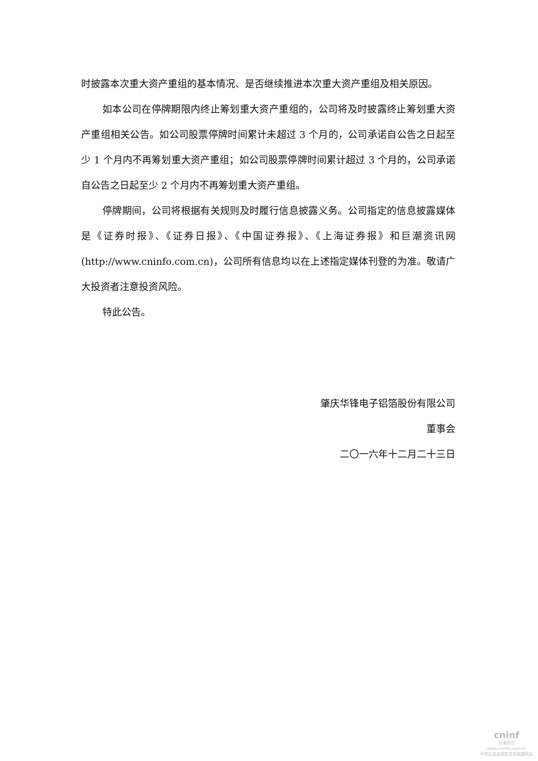时披露本次重大资产重组的基本情况、是否继续推进本次重大资产重组及相关原因。
如本公司在停牌期限内终止筹划重大资产重组的，公司将及时披露终止筹划重大资产重组相关公告。如公司股票停牌时间累计未超过 3 个月的，公司承诺自公告之日起至少 1 个月内不再筹划重大资产重组；如公司股票停牌时间累计超过 3 个月的，公司承诺自公告之日起至少 2 个月内不再筹划重大资产重组。
停牌期间，公司将根据有关规则及时履行信息披露义务。公司指定的信息披露媒体是《证券时报》、《证券日报》、《中国证券报》、《上海证券报》和巨潮资讯网(http://www.cninfo.com.cn)，公司所有信息均以在上述指定媒体刊登的为准。敬请广大投资者注意投资风险。
特此公告。
肇庆华锋电子铝箔股份有限公司
董事会
二〇一六年十二月二十三日
cninf
巨潮资讯
www.cninfo.com.cn
中国证监会指定信息披露网站